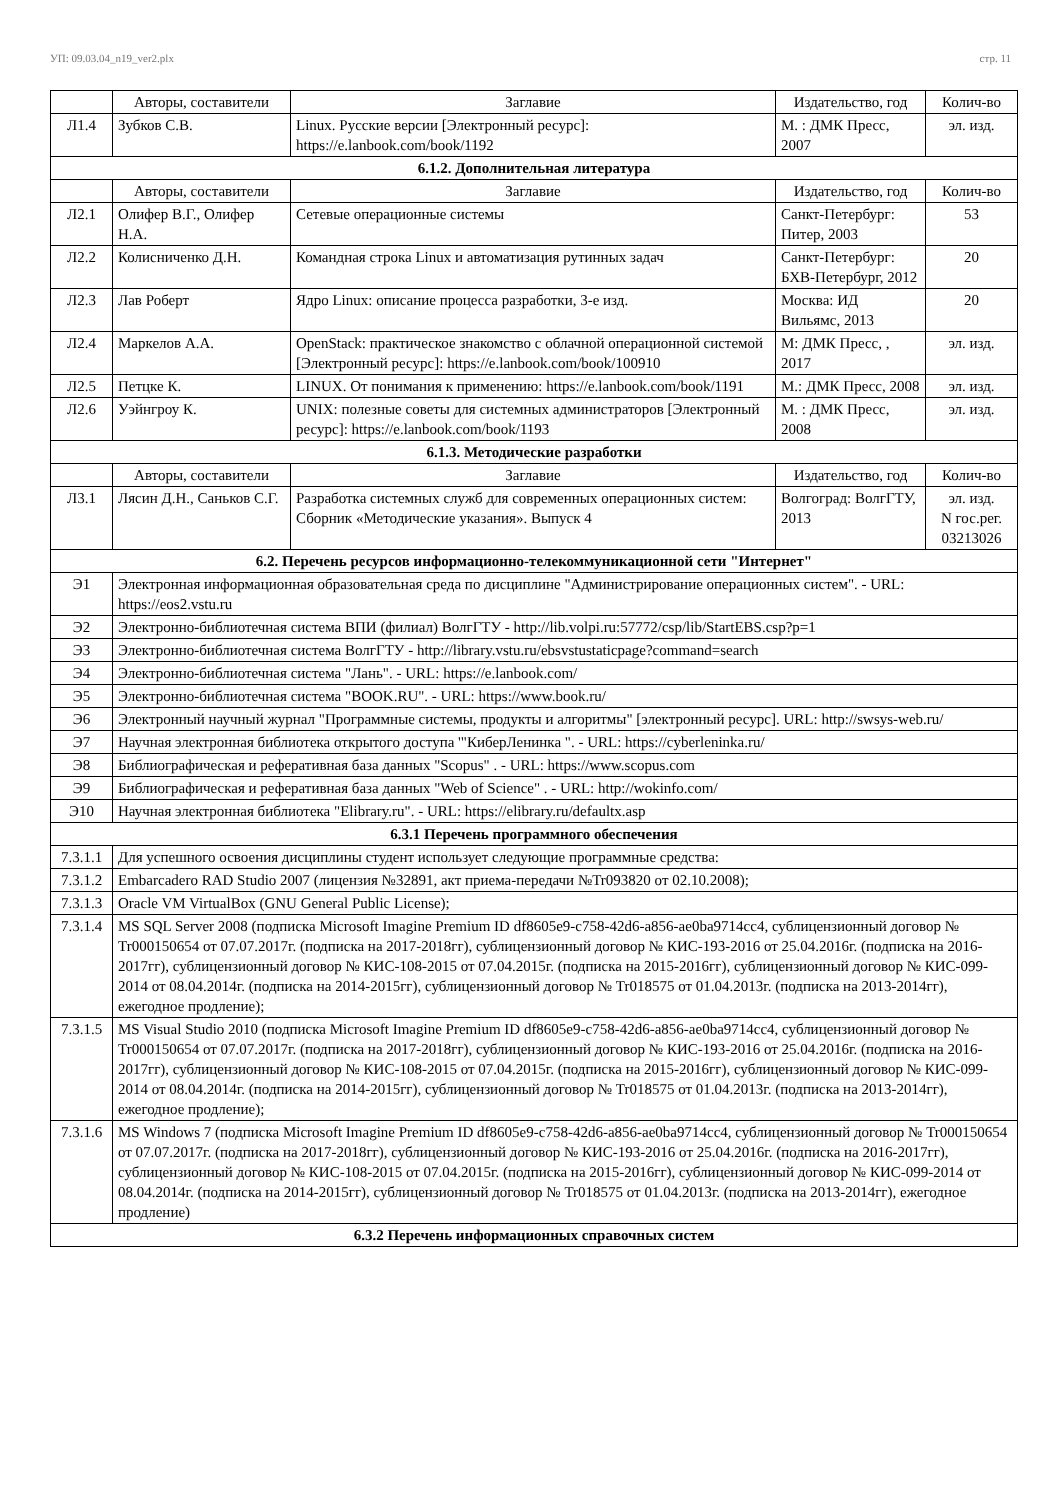УП: 09.03.04_n19_ver2.plx стр. 11
| | Авторы, составители | Заглавие | Издательство, год | Колич-во |
| --- | --- | --- | --- | --- |
| Л1.4 | Зубков С.В. | Linux. Русские версии [Электронный ресурс]: https://e.lanbook.com/book/1192 | М. : ДМК Пресс, 2007 | эл. изд. |
| 6.1.2. Дополнительная литература | | | | |
| | Авторы, составители | Заглавие | Издательство, год | Колич-во |
| Л2.1 | Олифер В.Г., Олифер Н.А. | Сетевые операционные системы | Санкт-Петербург: Питер, 2003 | 53 |
| Л2.2 | Колисниченко Д.Н. | Командная строка Linux и автоматизация рутинных задач | Санкт-Петербург: БХВ-Петербург, 2012 | 20 |
| Л2.3 | Лав Роберт | Ядро Linux: описание процесса разработки, 3-е изд. | Москва: ИД Вильямс, 2013 | 20 |
| Л2.4 | Маркелов А.А. | OpenStack: практическое знакомство с облачной операционной системой [Электронный ресурс]: https://e.lanbook.com/book/100910 | М: ДМК Пресс, , 2017 | эл. изд. |
| Л2.5 | Петцке К. | LINUX. От понимания к применению: https://e.lanbook.com/book/1191 | М.: ДМК Пресс, 2008 | эл. изд. |
| Л2.6 | Уэйнгроу К. | UNIX: полезные советы для системных администраторов [Электронный ресурс]: https://e.lanbook.com/book/1193 | М. : ДМК Пресс, 2008 | эл. изд. |
| 6.1.3. Методические разработки | | | | |
| | Авторы, составители | Заглавие | Издательство, год | Колич-во |
| Л3.1 | Лясин Д.Н., Саньков С.Г. | Разработка системных служб для современных операционных систем: Сборник «Методические указания». Выпуск 4 | Волгоград: ВолгГТУ, 2013 | эл. изд. N гос.рег. 03213026 |
| 6.2. Перечень ресурсов информационно-телекоммуникационной сети "Интернет" | | | | |
| Э1 | Электронная информационная образовательная среда по дисциплине "Администрирование операционных систем". - URL: https://eos2.vstu.ru | | | |
| Э2 | Электронно-библиотечная система ВПИ (филиал) ВолгГТУ - http://lib.volpi.ru:57772/csp/lib/StartEBS.csp?p=1 | | | |
| Э3 | Электронно-библиотечная система ВолгГТУ - http://library.vstu.ru/ebsvstustaticpage?command=search | | | |
| Э4 | Электронно-библиотечная система "Лань". - URL: https://e.lanbook.com/ | | | |
| Э5 | Электронно-библиотечная система "BOOK.RU". - URL: https://www.book.ru/ | | | |
| Э6 | Электронный научный журнал "Программные системы, продукты и алгоритмы" [электронный ресурс]. URL: http://swsys-web.ru/ | | | |
| Э7 | Научная электронная библиотека открытого доступа '"КиберЛенинка ". - URL: https://cyberleninka.ru/ | | | |
| Э8 | Библиографическая и реферативная база данных "Scopus" . - URL: https://www.scopus.com | | | |
| Э9 | Библиографическая и реферативная база данных "Web of Science" . - URL: http://wokinfo.com/ | | | |
| Э10 | Научная электронная библиотека "Elibrary.ru". - URL: https://elibrary.ru/defaultx.asp | | | |
| 6.3.1 Перечень программного обеспечения | | | | |
| 7.3.1.1 | Для успешного освоения дисциплины студент использует следующие программные средства: | | | |
| 7.3.1.2 | Embarcadero RAD Studio 2007 (лицензия №32891, акт приема-передачи №Tr093820 от 02.10.2008); | | | |
| 7.3.1.3 | Oracle VM VirtualBox (GNU General Public License); | | | |
| 7.3.1.4 | MS SQL Server 2008 (подписка Microsoft Imagine Premium ID df8605e9-c758-42d6-a856-ae0ba9714cc4, сублицензионный договор № Tr000150654 от 07.07.2017г. (подписка на 2017-2018гг), сублицензионный договор № КИС-193-2016 от 25.04.2016г. (подписка на 2016-2017гг), сублицензионный договор № КИС-108-2015 от 07.04.2015г. (подписка на 2015-2016гг), сублицензионный договор № КИС-099-2014 от 08.04.2014г. (подписка на 2014-2015гг), сублицензионный договор № Tr018575 от 01.04.2013г. (подписка на 2013-2014гг), ежегодное продление); | | | |
| 7.3.1.5 | MS Visual Studio 2010 (подписка Microsoft Imagine Premium ID df8605e9-c758-42d6-a856-ae0ba9714cc4, сублицензионный договор № Tr000150654 от 07.07.2017г. (подписка на 2017-2018гг), сублицензионный договор № КИС-193-2016 от 25.04.2016г. (подписка на 2016-2017гг), сублицензионный договор № КИС-108-2015 от 07.04.2015г. (подписка на 2015-2016гг), сублицензионный договор № КИС-099-2014 от 08.04.2014г. (подписка на 2014-2015гг), сублицензионный договор № Tr018575 от 01.04.2013г. (подписка на 2013-2014гг), ежегодное продление); | | | |
| 7.3.1.6 | MS Windows 7 (подписка Microsoft Imagine Premium ID df8605e9-c758-42d6-a856-ae0ba9714cc4, сублицензионный договор № Tr000150654 от 07.07.2017г. (подписка на 2017-2018гг), сублицензионный договор № КИС-193-2016 от 25.04.2016г. (подписка на 2016-2017гг), сублицензионный договор № КИС-108-2015 от 07.04.2015г. (подписка на 2015-2016гг), сублицензионный договор № КИС-099-2014 от 08.04.2014г. (подписка на 2014-2015гг), сублицензионный договор № Tr018575 от 01.04.2013г. (подписка на 2013-2014гг), ежегодное продление) | | | |
| 6.3.2 Перечень информационных справочных систем | | | | |